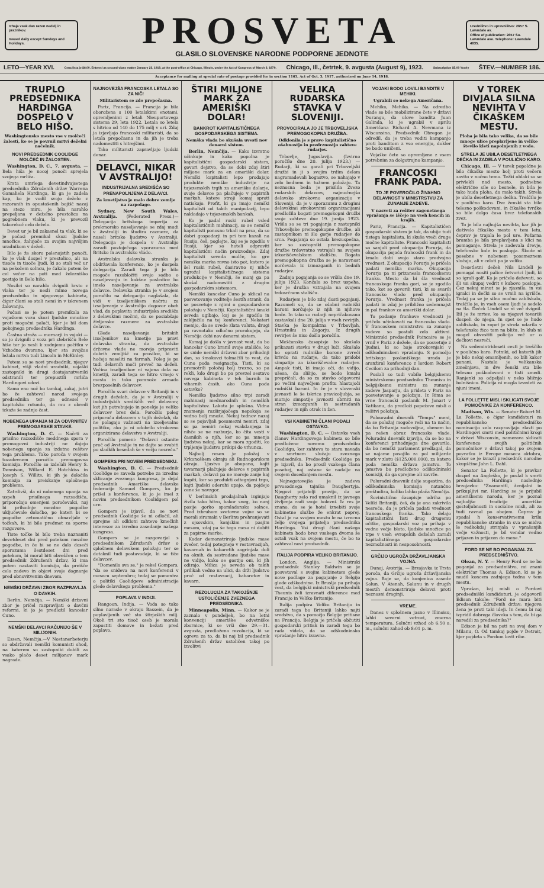Izhaja vsak dan razen nedelj in praznikov.
Issued daily except Sundays and Holidays.
PROSVETA
GLASILO SLOVENSKE NARODNE PODPORNE JEDNOTE
Uredništvo in upravništvo: 2657 S. Lawndale av.
Office of publication: 2657 So. Lawndale ave. Telephone: Lawndale 4635.
LETO—YEAR XVI. Cena lista je $6.00. Entered as second-class matter January 23, 1918, at the post-office at Chicago, Illinois, under the Act of Congress of March 3, 1879. Chicago, Ill., četrtek, 9. avgusta (August 9), 1923. Subscription $5.00 Yearly ŠTEV.—NUMBER 186.
Acceptance for mailing at special rate of postage provided for in section 1103, Act of Oct. 3, 1917, authorized on June 14, 1918.
TRUPLO PREDSEDNIKA HARDINGA DOSPELO V BELO HIŠO.
Washingtonsko mesto vse v molčeči žalosti, ko se je povrnil mrtvi deželni načelnik.
NOVI PREDSEDNIK COOLIDGE MOLČEČ IN ŽALOSTEN.
Washington, D. C., 7. avgusta. — Bela hiša je nocoj ponoči sprejela svojega mrliča.
Krsta umrlega devetindvajsetega predsednika Združenih držav Warrena Gamaliela Hardinga, ki ga je zadela kap, ko je vodil svojo deželo z razoranih in opustošenih bojišč nazaj na stezo miru, je bila narahlo prepeljana v deželno prestolico na pogrebnem vlaku, ki je prevozil takorekoč celo deželo.
Devet ur je bil zakasnel ta vlak, ki se je počasi premikal skozi ljudske množice, žalujoče za svojim najvišjim uradnikom v deželi.
Bilo je že skoro polenajstih ponoči, ko je vlak dospel v prestolico, ali na tisoče in tisoče ljudi, ki so stali več ur na pekočem solncu, je čakalo potem še cel večer na poti med železniško postajo in Belo hišo.
Nosilci so narahlo dvignili krsto z vlaka ter jo nesli mimo novega predsednika in njegovega kabineta, čigar člani so stali nemi in v iskrenem žalovanju.
Počasi se je potem premikala za vojaškem vozu skozi ljudske množice proti mogočni palači, kjer je bil dom pokojnega predsednika Hardinga.
Častna straža — mornarji in vojaki — so jo dvignili z voza pri stebrišču Bele hiše ter jo nesli k zadnjemu počitku v Vzhodno dvorano, kjer sta svojčas ležala mrtva tudi Lincoln in McKinley.
Potem so se novi predsednik, njegov kabinet, višji vladni uradniki, vojaški zastopniki in drugi dostojanstveniki odstranili ter prepustili mrliča Hardingovi vdovi.
Samo eno noč bo tamkaj, zakaj, jutri bo že zahteval narod svojega predsednika ter ga odnesel v kapitolsko rotundo, da mu z obredi izkaže še zadnjo čast.
NOBENEGA UPANJA NI ZA ODVRNITEV PREMOGARSKE STAVKE.
Washington, D. C. — Načrti za prisilno razsodišče meddnega spora v premogovni industriji ne dajejo nobenega upanja za izdatno rešitev tega problema. Tako poroča v svojem tozadevnem poročilu premogovna komisija. Poročilo so izdelali Henry S. Dennison, Willard E. Hotchkiss in Joseph S. Willits, ki jih je določila komisija za preiskanje splošnega problema.
Zatrdivši, da ni nobenega upanja na uspeh prisilnega razsodišča, priporočajo omenjeni poročevalci, naj bi prihodnje mezdne pogodbe uključevale določbo, po kateri bi se pogodbe avtomatično obnavljale v točkah, ki bi bile predmet za sporne razgovore.
Tiste točke bi bilo treba naznaniti devetdeset dni pred potekom mezdne pogodbe, in če bi se ne dalo doseči sporazuma šestdeset dni pred potekom, bi moral biti obveščen o tem predsednik Združenih držav, ki ima potem nastaviti komisijo, da preišče celo zadevo in objavi svoje dognanje pred obnovitvenim dnevom.
NEMŠKI DRŽAVNI ZBOR RAZPRAVLJA O DAVKIH.
Berlin, Nemčija. — Nemški državni zbor je pričel razpravljati o davčni reformi, ki jo je predložil kancelar Cuno.
NEMŠKI DELAVCI RAČUNIJO ŠE V MILIJONIH.
Essen, Nemčija.—V Nostanerbeterju so obdržavali nemški komunisti shod, na katerem so zastopniki dobili za vsako plačo deset milijonov mark nagrade.
NAJNOVEJŠA FRANCOSKA LETALA SO ZA NIČ!
Militaristom se zdo prepočasna.
Pariz, Francija. — Francija je bila oborožena s 100 letalskimi enotami, opremljenimi z letali Nieuportovega sistema 29, leta 1922. Letala so letela s hitrico od 140 do 175 milj v uri. Zdaj ja izjavljajo francoski militaristi, da so letala prepočasna in da jih je treba nadomestiti s hitrejšimi.
Tako militaristi zapravljajo ljudski denar.
DELAVCI, NIKAR V AVSTRALIJO!
INDUSTRIJALNA SREDIŠČA SO PRENAPOLNJENA Z DELAVCI.
Za kmetijstvo je malo dobre zemlje na razpolago.
Sydney, New South Wales, Avstralija. (Federated Press.)—Delegacija britskega imperija za prekmorsko naseljevanje se zdaj mudi v Avstraliji in študira razmere, da naseli britsko ljudstvo v Avstraliji. Delegacija je dospela v Avstralijo zaradi postoječega sporazuma med Britsko in avstralsko vlado.
Avstralska delavska stranka je obdržavala konferenco, ko je dospela delegacija. Zaradi tega ji je bilo mogoče razobložiti svojo sodbo o naseljevanju in kakšne posledice bo imelo naseljevanje za avstralske delavce. Delavska stranka je v svojem poročilu na delegacijo naglašala, da vidi v izseljeniškem načrtu za izseljevanje v Avstralijo dogovor obeh vlad, da poplavita industrijska središča z delavskimi močmi, da se posiabšajo življenske razmere za avstralske delavce.
Glede naseljevanja britskih izseljenikov na kmetije pa pravi delavska stranka, da avstralske državne vlade ne morejo pripraviti dobrih zemljišč za prosilce, ki se hočejo naseliti na farmah. Poleg je pa tudi delavnih moči preveč na deželi. Večina izseljenikov ni vajena dela na kmetiji, zaradi tega se hitro vrnejo v mesta in tako pomnože armado brezposelnih delavcev.
Poročilo svari delavce v Britaniji in v drugih deželah, da je v Avstraliji v industrijskih središčih več delavcev, kot jih potrebujejo in ponekje je veliko delavcev brez dela. Poročilo poleg priporoča delavcem v tujih deželah, da ne polagajo važnosti na izseljevalno politiko, ako jo ni odobrilo strokovno organizirano delavstvo v Avstraliji.
Poročilo pomeni: "Delavci ostanite proč od Avstralije in ne dajte se zvabiti po sladkih besedah še v večjo nesrečo."
GOMPERS PRI NOVEM PREDSEDNIKU.
Washington, D. C. — Predsednik Coolidge se zaveda potrebe za izredno sklicanje zveznega kongresa, je dejal predsednik Ameriške delavske federacije Samuel Gompers, ko je prišel s konference, ki jo je imel z novim predsednikom Coolidgem pol ure.
Gompers je izjavil, da se novi predsednik Coolidge še ni odločil, ali sprejme ali odkloni zahtevo kmečkih interesov za izredno zasedanje našega kongresa.
Gompers se je razgovarjal s predsednikom Združenih držav o splošnem delavskem položaju ter se dotaknil tudi postavodaje, ki se tiče delavcev.
"Domenila sva se," je rekel Gompers, "da se snideva na novi konferenci v mesecu septembru; tedaj se pomeniva o politiki Coolidgeve administracije glede delavskega problema."
POPLAVA V INDIJI.
Rangoon, Indija. — Voda so tako silno narasle v okraju Bassein, da je poplavljenih več sto štirjaških milj. Okoli tri sto tisoč oseb je morala zapustiti domove in bežati pred poplavo.
ŠTIRI MILJONE MARK ZA AMERIŠKI DOLAR!
BANKROT KAPITALISTIČNEGA GOSPODARSKEGA SISTEMA.
Nemška vlada bo skušala uvesti nov denarni sistem.
Berlin, Nemčija. — Kako izvrstno učinkuje in kako popolna je kapitalistični gospodarski sistem, govori dejstvo, da se dobi zdaj štiri miljone mark za en ameriški dolar. Nemški kapitalisti lepo prodajajo produkte nemške industrije na tujezemskih trgih za ameriške dolarje, svoje delavce pa plačujejo v papirnih markah, katere stroji komaj sproti natiskajo. Profit, ki ga imajo nemški kapitalisti od takih manipulacij, lepo nakladajo v tujezemskih bankah.
Ko je padal ruski rubel vsled kapitalističnih mahinacij, so se nemški kapitalisti ponosno trkali na prsa, da so dobri gospodarji in pri tem kazali na Rusijo, češ, poglejte, kaj se je zgodilo v Rusiji, kjer so hoteli odpraviti kapitalistični način proizvodnje. Zdaj kapitalisti seveda molče, ko gre nemška marka ravno isto pot, katero je šel ruski rubel, dasiravno nj nihče ugrožal kapitalističnega sistema produkcije v Nemčiji, še manj ga pa skušal nadomestiti z drugim gospodarskim sistemom.
Nemški kancelar Cuno je sklical na posvetovanje voditelje šestih strank, da se posvetuje z njimi o gospodarskem položaju v Nemčiji. Kapitalistični šmoki seveda ugibajo, kaj se je zgodilo in zaključilo na tej konferenci. Nekateri menijo, da se uvede zlata valuta, drugi pa ravnotako odločno prorokujejo, da Nemčija dobi nov denarni sistem.
Komaj je došla v javnost vest, da bo kancelar Cuno branil svoje stališče, ko se snide nemški državni zbor prihodnji dan, so šmokavzi tolmačili to vest, da Cuno poda resignacijo. Tisti, ki so premotrili položaj bolj trezno, so pa rekli, kdo drugi bo pa prevzel sestavo novega kabineta v teh burnih in viharnih časih, ako Cuno poda ostavko?
Nemško ljudstvo silno trpi zaradi mahinacij mednarodnih in nemških kapitalistov. Lakota je splošna. Vidna znamenja razširjajočega nepokoja se vedno bolj množe. Nekaj tednov nazaj so se pojavljali posamezni nemiri, zdaj so pa nemiri nekaj vsakdanjega in nihče se ne razburja, ko čita vesti v časnikih o njih, ker so pa mnenja ljudstva nekaj, kar se mora zgoditi, ko trpljenje ljudstva prikipi do vrhunca.
Najbolj resen je položaj v Krkonoškem okraju ali Rudnogorskem okraju. Ljustvo je obupano, kajti tovarnarji plačujejo delavce v papirnih markah, delavci pa ne morejo zanje kaj kupiti, ker so produkti odtegnjeni trgu, kajti ljudski oderuhi upajo, da pojdejo cene še navzgor.
V berlinskih prodajalnah izginjajo živila tako hitro, kakor sneg, ko nanj posije gorko spomladansko solnce. Pred izbruhom svetovne vojne so se morali siromaki v Berlinu prehranjevati z ojsovskim, konjskim in pasjim mesom, zdaj pa še tega mesa ni dobiti za papirne marke.
Kadar demonstrirajo ljudske mase zvečer, tedaj potegnejo v restavracijah, kavarnah in kabaretih zagrinjala doli na oknih, da sestradane ljudske mase ne vidijo, kako se gostijo oni, ki jih odirajo. Milica je seveda ob takih prilikah vedno na ulici, da drži ljudstvo proč od restavracij, kabaretov in kavarn.
REZOLUCIJA ZA TAKOJŠNJE USTOLIČENJE ZVEZNEGA PREDSEDNIKA.
Minneapolis, Minn. — Kakor se je zaznalo v pondeljek, bo na letni konvenciji ameriške odvetniške zbornice, ki se vrši dne 29.—31. avgusta, predložena rezolucija, ki se ogreva za to, da bi naj bil predsednik Združenih držav ustoličen takoj po izvolitvi
VELIKA RUDARSKA STAVKA V SLOVENIJI.
PROVOCIRALA JO JE TRBOVELJSKA PREMOGOKOPNA DRUŽBA.
Odklonila je s pravo kapitalistično ošabnostjo in predrznostjo zahteve rudarjev.
Trbovlje, Jugoslavija. (Izvirno poročilo dne 20. julija 1923.) — Rudarji, ki so garali pri Trboveljski družbi in ji s svojim trdim delom nagromadevali bogastvo, se nahajajo v zelo bednem in tužnem položaju. Ta neznosna beda je prisilila Zvezo rudarskih delavcev, najmočnejšo delavsko strokovno organizacijo v Sloveniji, da je v sporazumu z drugimi delavskimi strokovnimi organizacijami predložila bogati premogokopni družbi svoje zahteve dne 19. junija 1923. Vršila so se tri pogajanja z zastopniki Trboveljske premogokopne družbe, ali zastopnikom ni šlo gorje rudarjev do srca. Pogajanja so ostala brezuspešna, ker so zastopniki premogokopne družbe trdovratno vstrajali na svojem izkoriščevalskem stališču. Bogata premogokopna družba se je naravnost norčevala iz izmozganih in bednih rudarjev.
Zadnja pogajanja so se vršila dne 19. julija 1923. Končala so brez uspeha, ker je družba vztrajala na svojem trdosrčnem stališču.
Rudarjem je bilo zdaj dosti pogajanj. Razumeli so, da se ošabni rudniški baroni norčujejo iz njih in njihove bede. In tako so rudarji nepričakovano zastavkali dne 20. julija v vseh revirjih. Stavka je kompaktna v Trbovljah, Hrastniku in Zagorju. Iz drugih revirjev še niso došla poročila.
Meščansko časopisje bo skušalo prikazati stavko v drugi luči. Skušalo bo oprati rudniške barone zvreči krivdo na rudarje, da tako pridobi simpatije za izkoriščevalce rudarjev. Ampak tisti, ki imajo oči, da vidijo, ušesa, da slišijo, se bodo kmalu prepričali, da so za stavko odgovorni po večini največjem profitu hlastajoči rudniški baroni. In če je v slovenski javnosti le še iskrica pravicoljubja, se morajo simpatije javnosti obrniti na stran izmozganih in sestradanih rudarjev in njih otrok in žen.
VSI KABINETNI ČLANI PODALI OSTAVKO.
Washington, D. C. — Ostavke vseh članov Hardingovega kabineta so bile predložene novemu predsedniku Coolidgu, ker zahteva to stara navada v smrtnem slučaju zveznega predsednika. Predsednik Coolidge pa je izjavil, da bo prosil vsakega člana posebej, naj ostane še nadalje na svojem dosedanjem mestu.
Najnegotovejša je zadeva prvosodnega tajnika Daughertyja. Njegovi prijatelji pravijo, da se Daugherty zelo rad umaknil iz javnega življenja radi svoje bolezni. Iz res je znano, da se je hotel iznebiti svoje kabinetne službe že enkrat poprej. Ostal je na svojem mestu le na izrecno željo svojega prijatelja predsednika Hardinga. Vsi drugi člani našega kabineta bodo brez vsakega dvoma še ostali vsak na svojem mestu, če bo to zahteval novi predsednik.
ITALIJA PODPIRA VELIKO BRITANIJO.
London, Anglija. — Ministrski predsednik Stanley Baldwin se je posvetoval s svojim kabinetom glede nove podlage za pogajanje z Belgijo glede odškodnine. Iz Bruslja pa prihaja vest, da belgijski ministrski predsednik Theunis želi izravnati diference med Francijo in Veliko Britanijo.
Italija podpira Veliko Britanijo in zaradi tega bo Britaniji lahko najti sredstvo, da s pomočjo Belgije pritisne na Francijo. Belgija je pričela občutiti gospodarski pritisk in zaradi tega bo rada videla, da se odškodninsko vprašanje hitro izravna.
VOJAKI BODO LOVILI BANDITE V MEHIKI.
Ugrabili so nekega Američana.
Mehiko, Mehika. — Na odredbo vlade so bile mobilizirane čete v državi Durango, da ulove bandita Juan Galinda, ki je ugrabil v aprilu Američana Richard A. Newmana iz Wisconsina. Predsednik Obregon je odredil, da je treba voditi kampanjo proti banditom z vso energijo, dokler ne bodo uničeni.
Vojaške čete so opremljene z vsem potrebnim za dolgotrajno kampanjo.
FRANCOSKI FRANK PADA.
TO JE POVEROČILO ŽIVAHNO DELAVNOST V MINISTRSTVU ZA ZUNANJE ZADEVE.
V nasveti za rešitev zagonetnega vprašanja se iščejo na vseh koncih in krajih.
Pariz, Francija. — Kapitalističen gospodarski sistem je tak, da ubije tudi tistega kapitalista, ki skuša vreči druge močne kapitaliste. Francoski kapitalisti so sanjali pred okupacijo Porurja, da okupacija pojača francoski frank in da kmalu dobi svojo staro predvojno vrednost. Z okupacijo Porurja je pričela padati nemška marka. Okupacija Porurja pa ni prizanesla francoskemu franku. Mesto da bi šla vrednost francoskega franka gori, se je zgodilo tako, kot so govorili tisti, ki so svarili francosko vlado pred okupacijo Porurja. Vrednost franka je pričela padati in zdaj je približno sedemnajst in pol frankov za ameriški dolar.
To padanje frankove vrednosti je pričelo učinkovati na francosko vlado. V francoskem ministrstvu za zunanje zadeve so postali zelo aktivni. Ministrski predsednik Poincaire se je vrnil v Pariz z dežele, da se posvetuje z ljudmi, ki so baje strokovnjaki v odškodninskem vprašanju. S pomočjo britskega poslaniškega urada je aranžiral konferenco z lordom Robert Cecilom za prihodnji dan.
Poslali so tudi vabilo belgijskemu ministrskemu predsedniku Theunisu in belgijskemu ministru za zunanje zadeve Jasparju, da prideta v Pariz na posvetovanje o položaju. Iz Rima se vrne francoski poslanik M. Jonart v Vatikanu, da predloži papeževe misli o rešitvi položaja.
Polouradni dnevnik "Temps" meni, da se položaj mogoče reši na ta način, da bo Britanija zadovoljna, obenem bo pa rešen obraz francoske vlade. Poluradni dnevnik izjavlja, da se bo na konferenci prihodnjega dne govorilo, da bo nemški parlament predlagal, da se najame posojilo za pol milijarde mark v zlatu ($125,000,000), za katero poda nemška država jamstvo. To jamstvo bo predloženo odškodninski komisiji, da ga sprejme ali zavrže.
Poluradni dnevnik dalje sugestira, da odškodninska komisija natančno preštudira, koliko lahko plača Nemčija.
Šovinistično časopisje udriha po Veliki Britaniji, češ, da je ona zakrivila nesrečo, da je pričela padati vrednost francoskega franka. Tako delajo kapitalistični listi drug drugemu očitke, gospodarski voz pa prihaja v vedno večje blato, ljudske množice pa trpe v vseh evropskih deželah zaradi kapitalističnega gospodarske nezmožnosti in nesposobnosti.
GRČIJO UGROŽA DRŽAVLJANSKA VOJNA.
Dunaj, Avstrija. — Brzojavka iz Trsta poroča, da Grčijo ugroža državljanska vojna. Boje se, da konjenica zasede Solun. V Atenah, Solunu in v drugih mestih demonstrirajo delavci proti neznosni draginji.
VREME.
Danes v splošnem jasno v Illinoisu, lahki severni vetrovi, zmerna temperatura. Solnčni vzhod ob 6:50 a. m., solnčni zahod ob 8:01 p. m.
V TOREK DIVJALA SILNA NEVIHTA V ČIKAŠKEM MESTU.
Ploha je bila tako velika, da so bile mnoge ulice preplavljene in veliko število kleti napolnjenih z vodo.
STRELA JE UBILA DESETLETNEGA DEČKA IN ZADELA V POULIČNO KARO.
Chicago, Ill. — V torek popoldne je bilo čikaško mesto bolj proti večeru zavito v nočno temo. Težki oblaki so se privlekli nad mesto, podnebne električne sile so besnele, in bila je tako huda ploha, da malo takih. Strela je ubila desetletnega dečka. Treščilo je v poulično karo. Dve ženski sta bile telesno poškodovani, in čikaške tvrdke so bile dolgo časa brez telefonskih zvez.
To je bila najhujša nevihta, kar jih je doživelo čikaško mesto v tem letu, čeprav je trajala le pol ure. Požarna bramba je bila preplavljena s klici na pomaganje. Strela je zadevala drevje, telefonske kole in poslopja. Škode ni posebne v nobenem posameznem slučaju, ali v celoti pa je velika.
Desetletni deček Nils Lindell je pomagal nositi palice četvorici ljudi, ki so igrali golf. Ko je pričelo deževati, so šli vsi skupaj vedrit v kubovo poslopje. Čez nekaj minut se je zjasnilo, in vsi igralci in dečki so se vrnili na igrišče. Tedaj pa se je silno močno zabliskalo, treščilo je, in vseh osem ljudi je sedelo na tla. Deček Lindell se ni več dvignil. Bil je že mrtev, ko so njegovi tovariši dospeli do njega. In spet se je hudo zabliskalo, in zopet je strela udarila v telefonsko žico tam na bližu. In klub ni mogel obvestiti policijo več ur o dečkovi nesreči.
Na sedemintrideseti cesti je treščilo v poulično karo. Potniki, od katerih jih je bilo nekaj omamljenih, so bili kakor panani. Nastala je velikanska zmešnjava, in dve ženski sta bile telesno poškodovani v tisti zmedi. Ranjenki so odpeljali v neko bližnjo bolnišnico. Policija ni mogla izvedeti za njuni imeni.
LA FOLLETTE MISLI SKLICATI SVOJE POMOČNIKE ZA KONFERENCO.
Madison, Wis. — Senator Robert M. La Follette, o čigar kandidaturi za republikansko predsedniško nominacijo zelo razpravljajo zlasti po Hardingovi smrti med političnimi krogi v državi Wisconsin, namerava sklicati konferenco svojih političnih pomočnikov v državi takoj po svojem povratku iz Evrope meseca oktobra, kakor se je izrazil predsednik narodne skupščine John L. Dahl.
Senator La Follette, ki je pravkar dospel na Angleško, je poslal k smrti predsednika Hardinga naslednjo brzojavko: "Znamenitl, ženijalni in prikupljivi mr. Harding se je prijubil ameriškemu narodu, ker je poznal najboljše tradicije ameriške gostoljubnosti in socialne misli, ali za tudi ravnal po obojem. Čeprav je spadal h konservativnemu krilu republikanske stranke in sva se midva le redkokdaj strinjala v vprašanjih večje važnosti, je bil vendar vedno prijazen in prijazen do mene."
FORD SE NE BO POGANJAL ZA PREDSEDNIŠTVO.
Olean, N. Y. — Henry Ford se ne bo poganjal za predsedništvo, mi znani električar Thomas A. Edison, ki se je mudil koncem zadnjega tedna v tem mestu.
Vprašan, kaj misli o Fordovi predsedniški kandidaturi, je odgovoril Edison takole: "Ford ne mara biti predsednik Združenih držav; njegova žena je proti taki ideji. In čemu bi naj izpridil dobrega človeka s tem, da bi ga naredili za predsednika?"
Edison je bil na poti na svoj dom v Milanu, O. Od tamkaj pojde v Detroit, kjer pojdeta s Fordom lovit ribe.